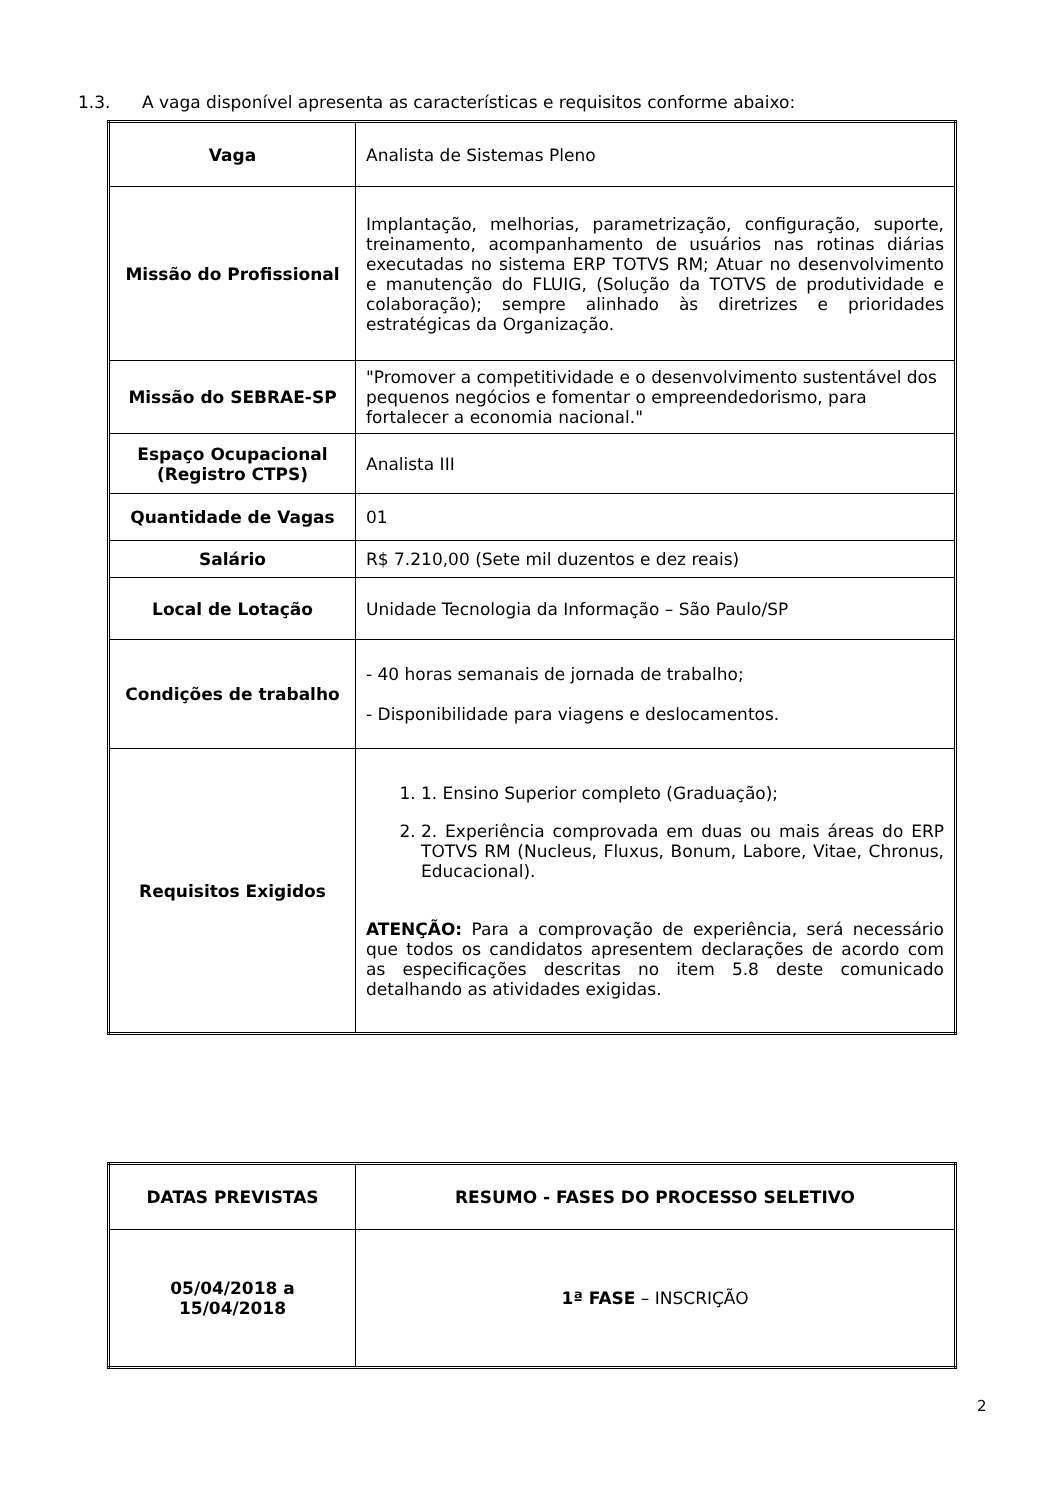1.3. A vaga disponível apresenta as características e requisitos conforme abaixo:
| Vaga | Analista de Sistemas Pleno |
| Missão do Profissional | Implantação, melhorias, parametrização, configuração, suporte, treinamento, acompanhamento de usuários nas rotinas diárias executadas no sistema ERP TOTVS RM; Atuar no desenvolvimento e manutenção do FLUIG, (Solução da TOTVS de produtividade e colaboração); sempre alinhado às diretrizes e prioridades estratégicas da Organização. |
| Missão do SEBRAE-SP | "Promover a competitividade e o desenvolvimento sustentável dos pequenos negócios e fomentar o empreendedorismo, para fortalecer a economia nacional." |
| Espaço Ocupacional (Registro CTPS) | Analista III |
| Quantidade de Vagas | 01 |
| Salário | R$ 7.210,00 (Sete mil duzentos e dez reais) |
| Local de Lotação | Unidade Tecnologia da Informação – São Paulo/SP |
| Condições de trabalho | - 40 horas semanais de jornada de trabalho; - Disponibilidade para viagens e deslocamentos. |
| Requisitos Exigidos | 1. 1. Ensino Superior completo (Graduação); 2. 2. Experiência comprovada em duas ou mais áreas do ERP TOTVS RM (Nucleus, Fluxus, Bonum, Labore, Vitae, Chronus, Educacional). ATENÇÃO: Para a comprovação de experiência, será necessário que todos os candidatos apresentem declarações de acordo com as especificações descritas no item 5.8 deste comunicado detalhando as atividades exigidas. |
| DATAS PREVISTAS | RESUMO - FASES DO PROCESSO SELETIVO |
| --- | --- |
| 05/04/2018 a 15/04/2018 | 1ª FASE – INSCRIÇÃO |
2